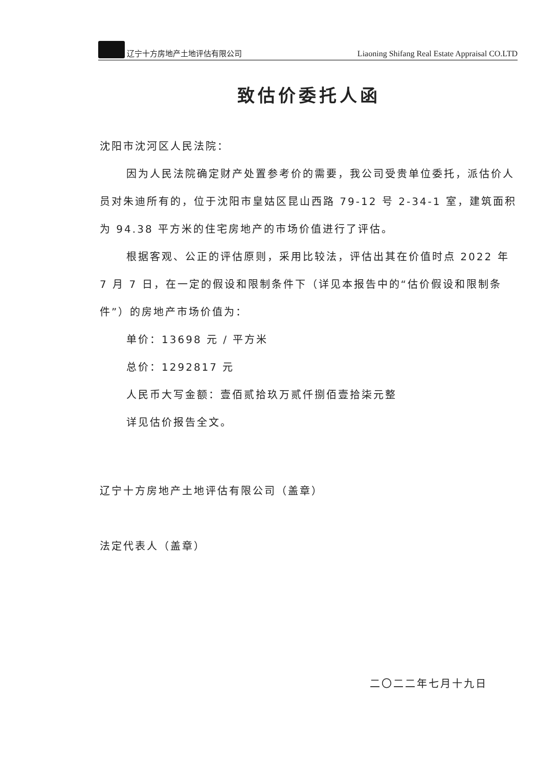辽宁十方房地产土地评估有限公司 Liaoning Shifang Real Estate Appraisal CO.LTD
致估价委托人函
沈阳市沈河区人民法院：
因为人民法院确定财产处置参考价的需要，我公司受贵单位委托，派估价人员对朱迪所有的，位于沈阳市皇姑区昆山西路 79-12 号 2-34-1 室，建筑面积为 94.38 平方米的住宅房地产的市场价值进行了评估。
根据客观、公正的评估原则，采用比较法，评估出其在价值时点 2022 年 7 月 7 日，在一定的假设和限制条件下（详见本报告中的“估价假设和限制条件”）的房地产市场价值为：
单价：13698 元 / 平方米
总价：1292817 元
人民币大写金额：壹佰贰拾玖万贰仟捌佰壹拾柒元整
详见估价报告全文。
辽宁十方房地产土地评估有限公司（盖章）
法定代表人（盖章）
二〇二二年七月十九日